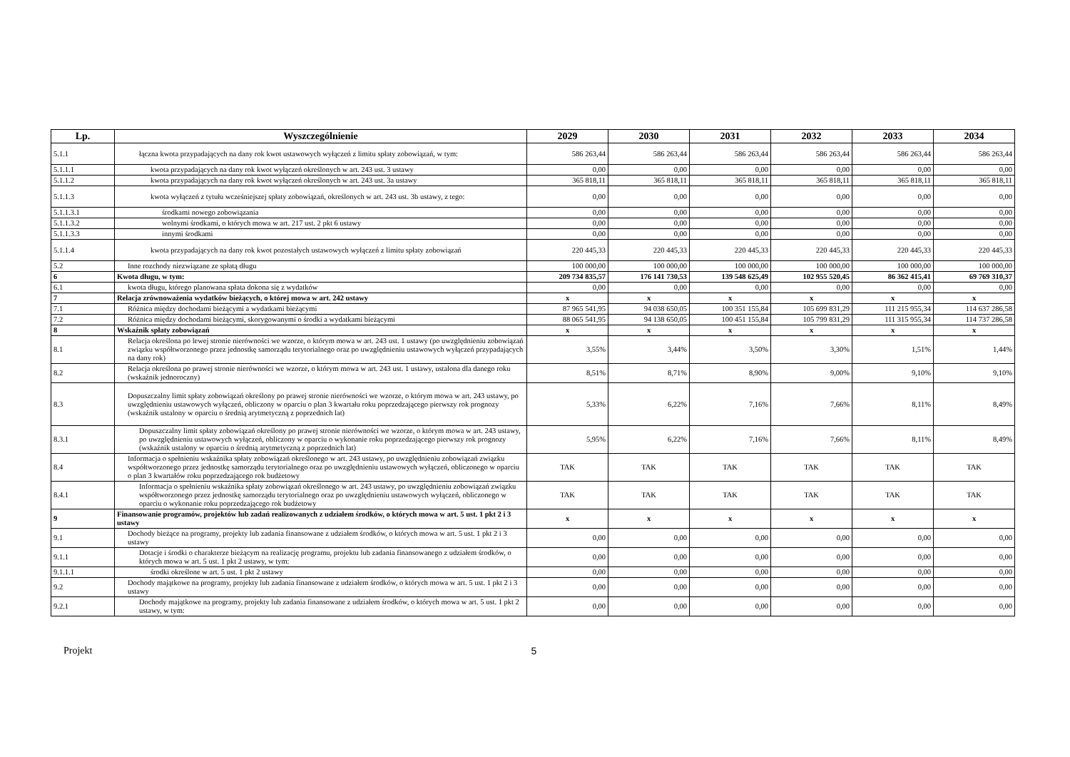| Lp. | Wyszczególnienie | 2029 | 2030 | 2031 | 2032 | 2033 | 2034 |
| --- | --- | --- | --- | --- | --- | --- | --- |
| 5.1.1 | łączna kwota przypadających na dany rok kwot ustawowych wyłączeń z limitu spłaty zobowiązań, w tym: | 586 263,44 | 586 263,44 | 586 263,44 | 586 263,44 | 586 263,44 | 586 263,44 |
| 5.1.1.1 | kwota przypadających na dany rok kwot wyłączeń określonych w art. 243 ust. 3 ustawy | 0,00 | 0,00 | 0,00 | 0,00 | 0,00 | 0,00 |
| 5.1.1.2 | kwota przypadających na dany rok kwot wyłączeń określonych w art. 243 ust. 3a ustawy | 365 818,11 | 365 818,11 | 365 818,11 | 365 818,11 | 365 818,11 | 365 818,11 |
| 5.1.1.3 | kwota wyłączeń z tytułu wcześniejszej spłaty zobowiązań, określonych w art. 243 ust. 3b ustawy, z tego: | 0,00 | 0,00 | 0,00 | 0,00 | 0,00 | 0,00 |
| 5.1.1.3.1 | środkami nowego zobowiązania | 0,00 | 0,00 | 0,00 | 0,00 | 0,00 | 0,00 |
| 5.1.1.3.2 | wolnymi środkami, o których mowa w art. 217 ust. 2 pkt 6 ustawy | 0,00 | 0,00 | 0,00 | 0,00 | 0,00 | 0,00 |
| 5.1.1.3.3 | innymi środkami | 0,00 | 0,00 | 0,00 | 0,00 | 0,00 | 0,00 |
| 5.1.1.4 | kwota przypadających na dany rok kwot pozostałych ustawowych wyłączeń z limitu spłaty zobowiązań | 220 445,33 | 220 445,33 | 220 445,33 | 220 445,33 | 220 445,33 | 220 445,33 |
| 5.2 | Inne rozchody niezwiązane ze spłatą długu | 100 000,00 | 100 000,00 | 100 000,00 | 100 000,00 | 100 000,00 | 100 000,00 |
| 6 | Kwota długu, w tym: | 209 734 835,57 | 176 141 730,53 | 139 548 625,49 | 102 955 520,45 | 86 362 415,41 | 69 769 310,37 |
| 6.1 | kwota długu, którego planowana spłata dokona się z wydatków | 0,00 | 0,00 | 0,00 | 0,00 | 0,00 | 0,00 |
| 7 | Relacja zrównoważenia wydatków bieżących, o której mowa w art. 242 ustawy | x | x | x | x | x | x |
| 7.1 | Różnica między dochodami bieżącymi a wydatkami bieżącymi | 87 965 541,95 | 94 038 650,05 | 100 351 155,84 | 105 699 831,29 | 111 215 955,34 | 114 637 286,58 |
| 7.2 | Różnica między dochodami bieżącymi, skorygowanymi o środki a wydatkami bieżącymi | 88 065 541,95 | 94 138 650,05 | 100 451 155,84 | 105 799 831,29 | 111 315 955,34 | 114 737 286,58 |
| 8 | Wskaźnik spłaty zobowiązań | x | x | x | x | x | x |
| 8.1 | Relacja określona po lewej stronie nierówności we wzorze, o którym mowa w art. 243 ust. 1 ustawy (po uwzględnieniu zobowiązań związku współtworzonego przez jednostkę samorządu terytorialnego oraz po uwzględnieniu ustawowych wyłączeń przypadających na dany rok) | 3,55% | 3,44% | 3,50% | 3,30% | 1,51% | 1,44% |
| 8.2 | Relacja określona po prawej stronie nierówności we wzorze, o którym mowa w art. 243 ust. 1 ustawy, ustalona dla danego roku (wskaźnik jednoroczny) | 8,51% | 8,71% | 8,90% | 9,00% | 9,10% | 9,10% |
| 8.3 | Dopuszczalny limit spłaty zobowiązań określony po prawej stronie nierówności we wzorze, o którym mowa w art. 243 ustawy, po uwzględnieniu ustawowych wyłączeń, obliczony w oparciu o plan 3 kwartału roku poprzedzającego pierwszy rok prognozy (wskaźnik ustalony w oparciu o średnią arytmetyczną z poprzednich lat) | 5,33% | 6,22% | 7,16% | 7,66% | 8,11% | 8,49% |
| 8.3.1 | Dopuszczalny limit spłaty zobowiązań określony po prawej stronie nierówności we wzorze, o którym mowa w art. 243 ustawy, po uwzględnieniu ustawowych wyłączeń, obliczony w oparciu o wykonanie roku poprzedzającego pierwszy rok prognozy (wskaźnik ustalony w oparciu o średnią arytmetyczną z poprzednich lat) | 5,95% | 6,22% | 7,16% | 7,66% | 8,11% | 8,49% |
| 8.4 | Informacja o spełnieniu wskaźnika spłaty zobowiązań określonego w art. 243 ustawy, po uwzględnieniu zobowiązań związku współtworzonego przez jednostkę samorządu terytorialnego oraz po uwzględnieniu ustawowych wyłączeń, obliczonego w oparciu o plan 3 kwartałów roku poprzedzającego rok budżetowy | TAK | TAK | TAK | TAK | TAK | TAK |
| 8.4.1 | Informacja o spełnieniu wskaźnika spłaty zobowiązań określonego w art. 243 ustawy, po uwzględnieniu zobowiązań związku współtworzonego przez jednostkę samorządu terytorialnego oraz po uwzględnieniu ustawowych wyłączeń, obliczonego w oparciu o wykonanie roku poprzedzającego rok budżetowy | TAK | TAK | TAK | TAK | TAK | TAK |
| 9 | Finansowanie programów, projektów lub zadań realizowanych z udziałem środków, o których mowa w art. 5 ust. 1 pkt 2 i 3 ustawy | x | x | x | x | x | x |
| 9.1 | Dochody bieżące na programy, projekty lub zadania finansowane z udziałem środków, o których mowa w art. 5 ust. 1 pkt 2 i 3 ustawy | 0,00 | 0,00 | 0,00 | 0,00 | 0,00 | 0,00 |
| 9.1.1 | Dotacje i środki o charakterze bieżącym na realizację programu, projektu lub zadania finansowanego z udziałem środków, o których mowa w art. 5 ust. 1 pkt 2 ustawy, w tym: | 0,00 | 0,00 | 0,00 | 0,00 | 0,00 | 0,00 |
| 9.1.1.1 | środki określone w art. 5 ust. 1 pkt 2 ustawy | 0,00 | 0,00 | 0,00 | 0,00 | 0,00 | 0,00 |
| 9.2 | Dochody majątkowe na programy, projekty lub zadania finansowane z udziałem środków, o których mowa w art. 5 ust. 1 pkt 2 i 3 ustawy | 0,00 | 0,00 | 0,00 | 0,00 | 0,00 | 0,00 |
| 9.2.1 | Dochody majątkowe na programy, projekty lub zadania finansowane z udziałem środków, o których mowa w art. 5 ust. 1 pkt 2 ustawy, w tym: | 0,00 | 0,00 | 0,00 | 0,00 | 0,00 | 0,00 |
Projekt 5